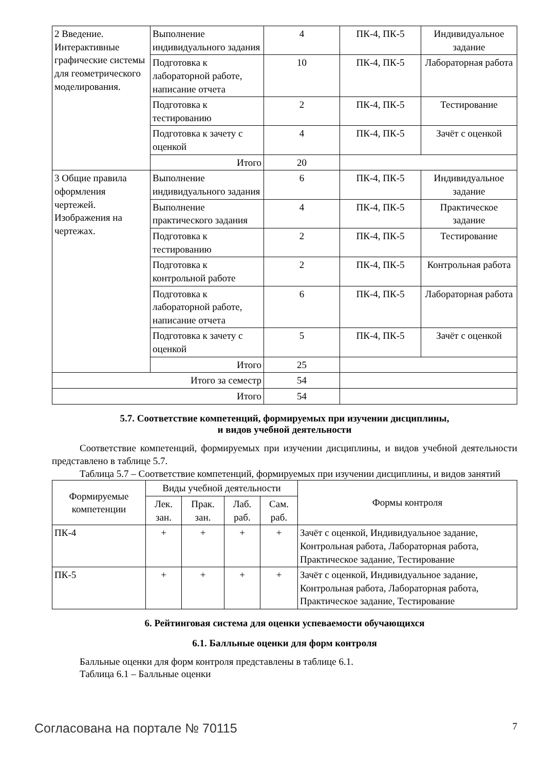| 2 Введение. Интерактивные графические системы для геометрического моделирования. | Выполнение индивидуального задания | 4 | ПК-4, ПК-5 | Индивидуальное задание |
| | Подготовка к лабораторной работе, написание отчета | 10 | ПК-4, ПК-5 | Лабораторная работа |
| | Подготовка к тестированию | 2 | ПК-4, ПК-5 | Тестирование |
| | Подготовка к зачету с оценкой | 4 | ПК-4, ПК-5 | Зачёт с оценкой |
| | Итого | 20 | | |
| 3 Общие правила оформления чертежей. Изображения на чертежах. | Выполнение индивидуального задания | 6 | ПК-4, ПК-5 | Индивидуальное задание |
| | Выполнение практического задания | 4 | ПК-4, ПК-5 | Практическое задание |
| | Подготовка к тестированию | 2 | ПК-4, ПК-5 | Тестирование |
| | Подготовка к контрольной работе | 2 | ПК-4, ПК-5 | Контрольная работа |
| | Подготовка к лабораторной работе, написание отчета | 6 | ПК-4, ПК-5 | Лабораторная работа |
| | Подготовка к зачету с оценкой | 5 | ПК-4, ПК-5 | Зачёт с оценкой |
| | Итого | 25 | | |
| Итого за семестр | | 54 | | |
| Итого | | 54 | | |
5.7. Соответствие компетенций, формируемых при изучении дисциплины,
и видов учебной деятельности
Соответствие компетенций, формируемых при изучении дисциплины, и видов учебной деятельности представлено в таблице 5.7.
Таблица 5.7 – Соответствие компетенций, формируемых при изучении дисциплины, и видов занятий
| Формируемые компетенции | Виды учебной деятельности | | | | Формы контроля |
| --- | --- | --- | --- | --- | --- |
| | Лек. зан. | Прак. зан. | Лаб. раб. | Сам. раб. | |
| ПК-4 | + | + | + | + | Зачёт с оценкой, Индивидуальное задание, Контрольная работа, Лабораторная работа, Практическое задание, Тестирование |
| ПК-5 | + | + | + | + | Зачёт с оценкой, Индивидуальное задание, Контрольная работа, Лабораторная работа, Практическое задание, Тестирование |
6. Рейтинговая система для оценки успеваемости обучающихся
6.1. Балльные оценки для форм контроля
Балльные оценки для форм контроля представлены в таблице 6.1.
Таблица 6.1 – Балльные оценки
Согласована на портале № 70115 7